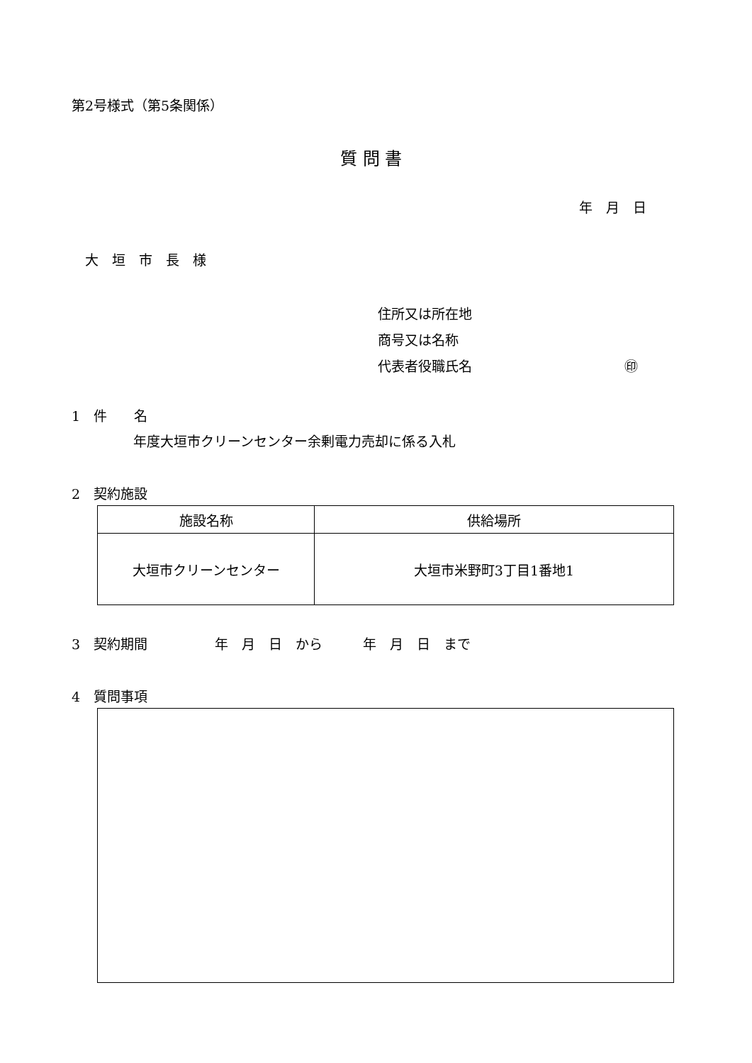第2号様式（第5条関係）
質 問 書
年　月　日
大　垣　市　長　様
住所又は所在地
商号又は名称
代表者役職氏名 ㊞
1　件　　名
年度大垣市クリーンセンター余剰電力売却に係る入札
2　契約施設
| 施設名称 | 供給場所 |
| --- | --- |
| 大垣市クリーンセンター | 大垣市米野町3丁目1番地1 |
3　契約期間　　　　　年　月　日　から　　　年　月　日　まで
4　質問事項